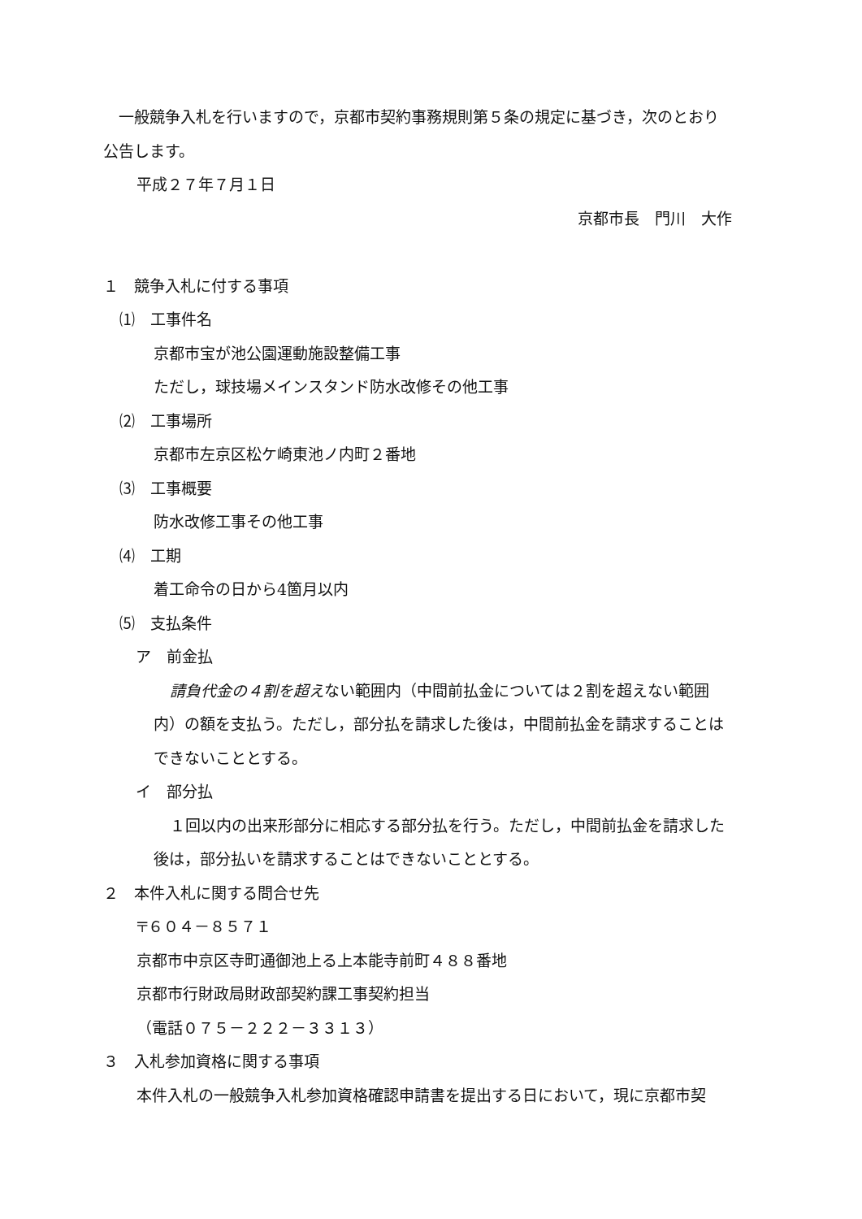一般競争入札を行いますので，京都市契約事務規則第５条の規定に基づき，次のとおり
公告します。
平成２７年７月１日
京都市長　門川　大作
１　競争入札に付する事項
⑴　工事件名
京都市宝が池公園運動施設整備工事
ただし，球技場メインスタンド防水改修その他工事
⑵　工事場所
京都市左京区松ケ崎東池ノ内町２番地
⑶　工事概要
防水改修工事その他工事
⑷　工期
着工命令の日から4箇月以内
⑸　支払条件
ア　前金払
請負代金の４割を超えない範囲内（中間前払金については２割を超えない範囲
内）の額を支払う。ただし，部分払を請求した後は，中間前払金を請求することは
できないこととする。
イ　部分払
１回以内の出来形部分に相応する部分払を行う。ただし，中間前払金を請求した
後は，部分払いを請求することはできないこととする。
２　本件入札に関する問合せ先
〒６０４－８５７１
京都市中京区寺町通御池上る上本能寺前町４８８番地
京都市行財政局財政部契約課工事契約担当
（電話０７５－２２２－３３１３）
３　入札参加資格に関する事項
本件入札の一般競争入札参加資格確認申請書を提出する日において，現に京都市契